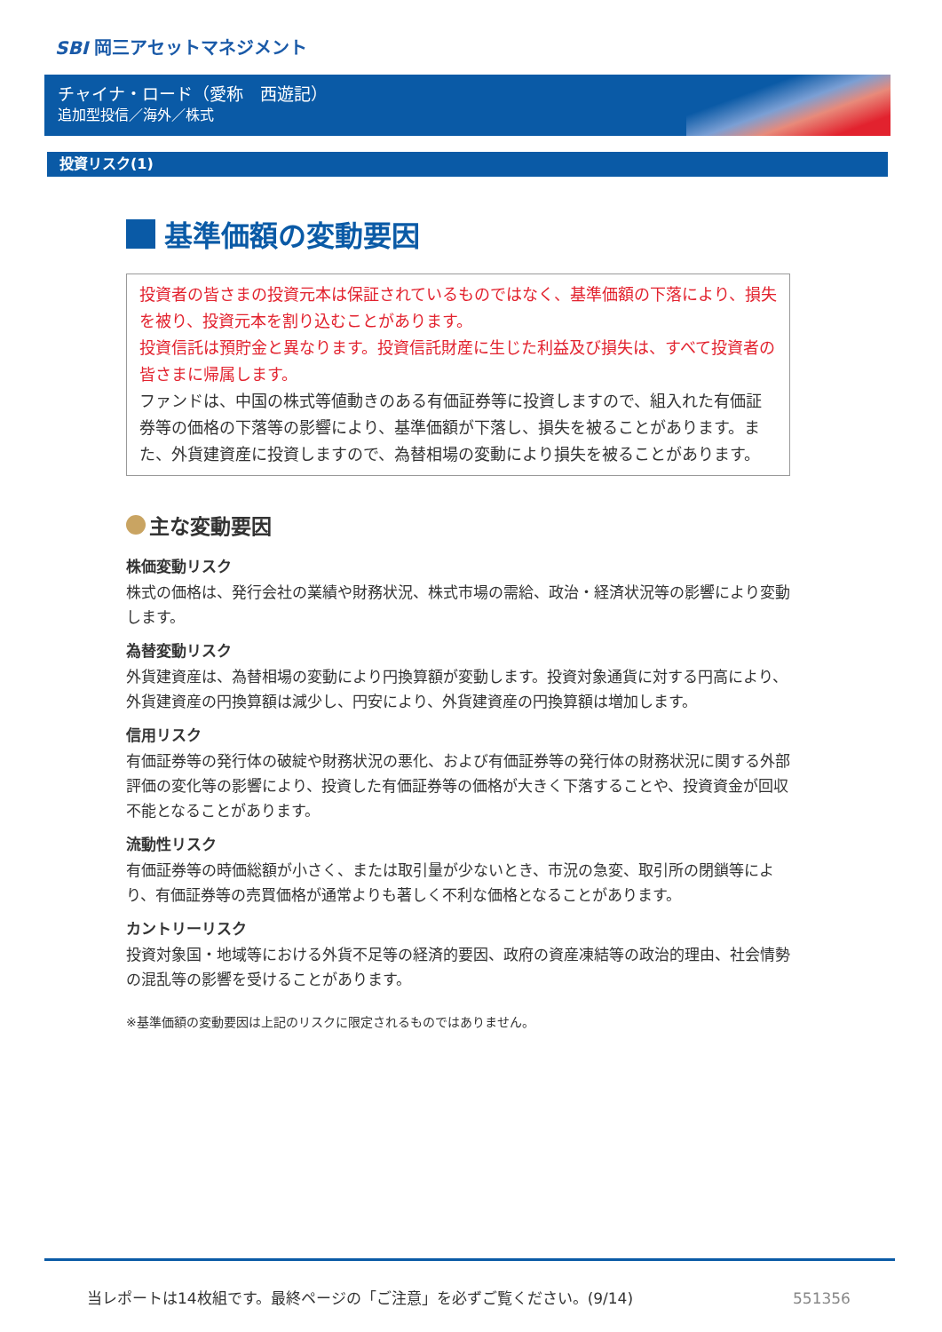SBI 岡三アセットマネジメント
チャイナ・ロード（愛称　西遊記）
追加型投信／海外／株式
投資リスク(1)
基準価額の変動要因
投資者の皆さまの投資元本は保証されているものではなく、基準価額の下落により、損失を被り、投資元本を割り込むことがあります。
投資信託は預貯金と異なります。投資信託財産に生じた利益及び損失は、すべて投資者の皆さまに帰属します。
ファンドは、中国の株式等値動きのある有価証券等に投資しますので、組入れた有価証券等の価格の下落等の影響により、基準価額が下落し、損失を被ることがあります。また、外貨建資産に投資しますので、為替相場の変動により損失を被ることがあります。
主な変動要因
株価変動リスク
株式の価格は、発行会社の業績や財務状況、株式市場の需給、政治・経済状況等の影響により変動します。
為替変動リスク
外貨建資産は、為替相場の変動により円換算額が変動します。投資対象通貨に対する円高により、外貨建資産の円換算額は減少し、円安により、外貨建資産の円換算額は増加します。
信用リスク
有価証券等の発行体の破綻や財務状況の悪化、および有価証券等の発行体の財務状況に関する外部評価の変化等の影響により、投資した有価証券等の価格が大きく下落することや、投資資金が回収不能となることがあります。
流動性リスク
有価証券等の時価総額が小さく、または取引量が少ないとき、市況の急変、取引所の閉鎖等により、有価証券等の売買価格が通常よりも著しく不利な価格となることがあります。
カントリーリスク
投資対象国・地域等における外貨不足等の経済的要因、政府の資産凍結等の政治的理由、社会情勢の混乱等の影響を受けることがあります。
※基準価額の変動要因は上記のリスクに限定されるものではありません。
当レポートは14枚組です。最終ページの「ご注意」を必ずご覧ください。(9/14)
551356